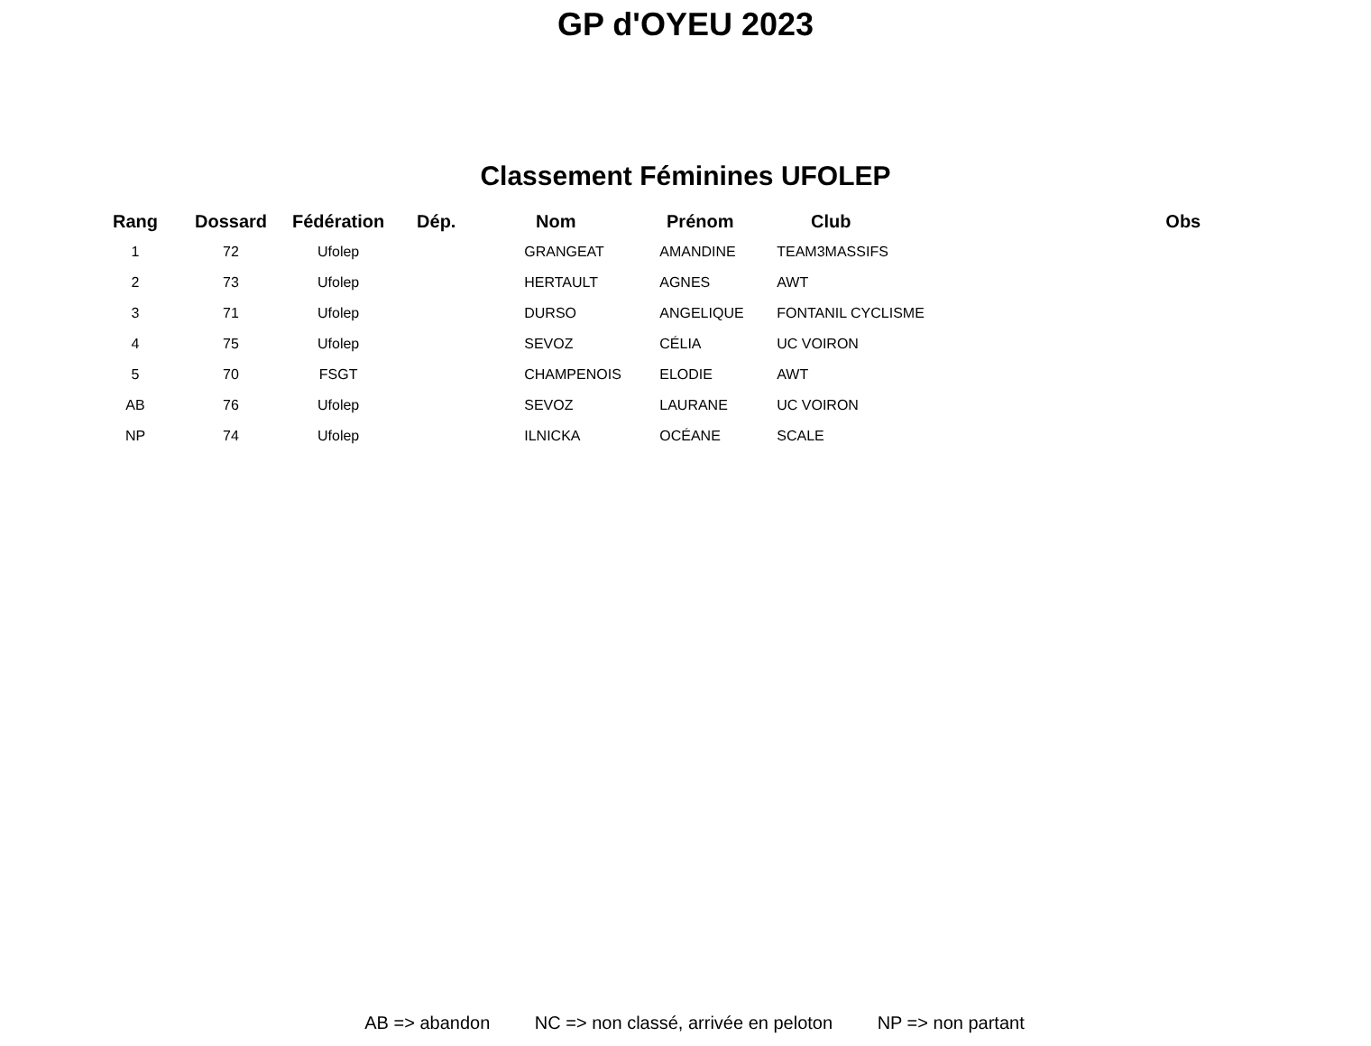GP d'OYEU 2023
Classement Féminines UFOLEP
| Rang | Dossard | Fédération | Dép. | Nom | Prénom | Club | Obs |
| --- | --- | --- | --- | --- | --- | --- | --- |
| 1 | 72 | Ufolep | | GRANGEAT | AMANDINE | TEAM3MASSIFS | |
| 2 | 73 | Ufolep | | HERTAULT | AGNES | AWT | |
| 3 | 71 | Ufolep | | DURSO | ANGELIQUE | FONTANIL CYCLISME | |
| 4 | 75 | Ufolep | | SEVOZ | CÉLIA | UC VOIRON | |
| 5 | 70 | FSGT | | CHAMPENOIS | ELODIE | AWT | |
| AB | 76 | Ufolep | | SEVOZ | LAURANE | UC VOIRON | |
| NP | 74 | Ufolep | | ILNICKA | OCÉANE | SCALE | |
AB => abandon NC => non classé, arrivée en peloton NP => non partant